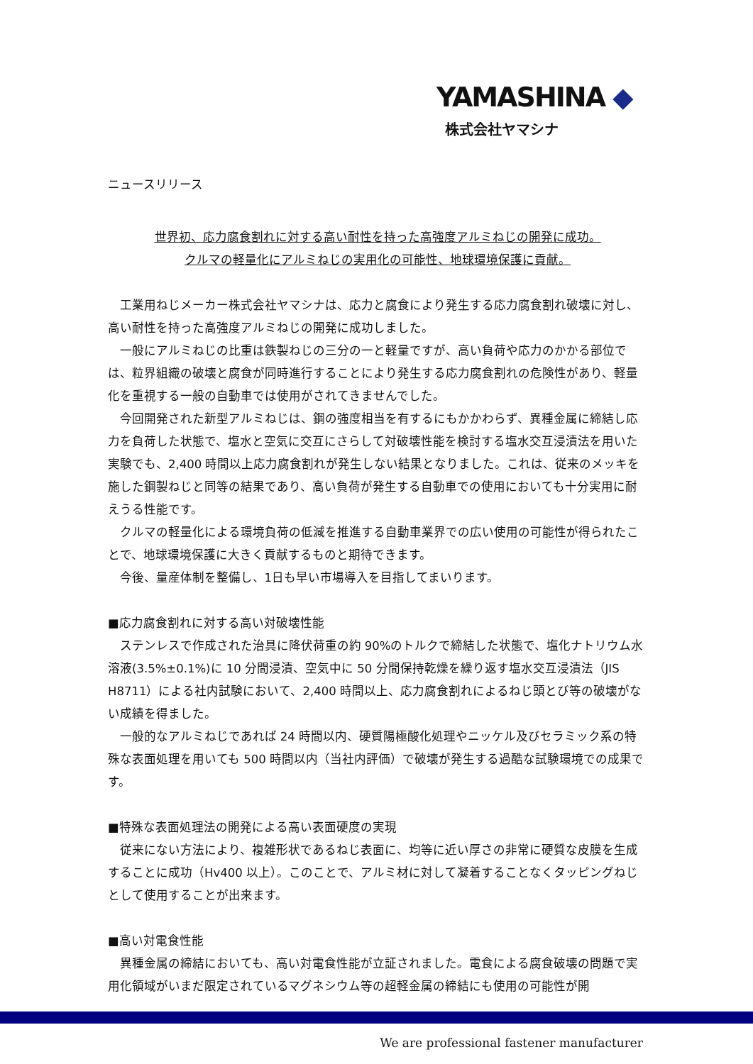YAMASHINA ◆
株式会社ヤマシナ
ニュースリリース
世界初、応力腐食割れに対する高い耐性を持った高強度アルミねじの開発に成功。
クルマの軽量化にアルミねじの実用化の可能性、地球環境保護に貢献。
工業用ねじメーカー株式会社ヤマシナは、応力と腐食により発生する応力腐食割れ破壊に対し、高い耐性を持った高強度アルミねじの開発に成功しました。
一般にアルミねじの比重は鉄製ねじの三分の一と軽量ですが、高い負荷や応力のかかる部位では、粒界組織の破壊と腐食が同時進行することにより発生する応力腐食割れの危険性があり、軽量化を重視する一般の自動車では使用がされてきませんでした。
今回開発された新型アルミねじは、鋼の強度相当を有するにもかかわらず、異種金属に締結し応力を負荷した状態で、塩水と空気に交互にさらして対破壊性能を検討する塩水交互浸漬法を用いた実験でも、2,400 時間以上応力腐食割れが発生しない結果となりました。これは、従来のメッキを施した鋼製ねじと同等の結果であり、高い負荷が発生する自動車での使用においても十分実用に耐えうる性能です。
クルマの軽量化による環境負荷の低減を推進する自動車業界での広い使用の可能性が得られたことで、地球環境保護に大きく貢献するものと期待できます。
今後、量産体制を整備し、1日も早い市場導入を目指してまいります。
■応力腐食割れに対する高い対破壊性能
ステンレスで作成された治具に降伏荷重の約 90%のトルクで締結した状態で、塩化ナトリウム水溶液(3.5%±0.1%)に 10 分間浸漬、空気中に 50 分間保持乾燥を繰り返す塩水交互浸漬法（JIS H8711）による社内試験において、2,400 時間以上、応力腐食割れによるねじ頭とび等の破壊がない成績を得ました。
一般的なアルミねじであれば 24 時間以内、硬質陽極酸化処理やニッケル及びセラミック系の特殊な表面処理を用いても 500 時間以内（当社内評価）で破壊が発生する過酷な試験環境での成果です。
■特殊な表面処理法の開発による高い表面硬度の実現
従来にない方法により、複雑形状であるねじ表面に、均等に近い厚さの非常に硬質な皮膜を生成することに成功（Hv400 以上）。このことで、アルミ材に対して凝着することなくタッピングねじとして使用することが出来ます。
■高い対電食性能
異種金属の締結においても、高い対電食性能が立証されました。電食による腐食破壊の問題で実用化領域がいまだ限定されているマグネシウム等の超軽金属の締結にも使用の可能性が開
We are professional fastener manufacturer